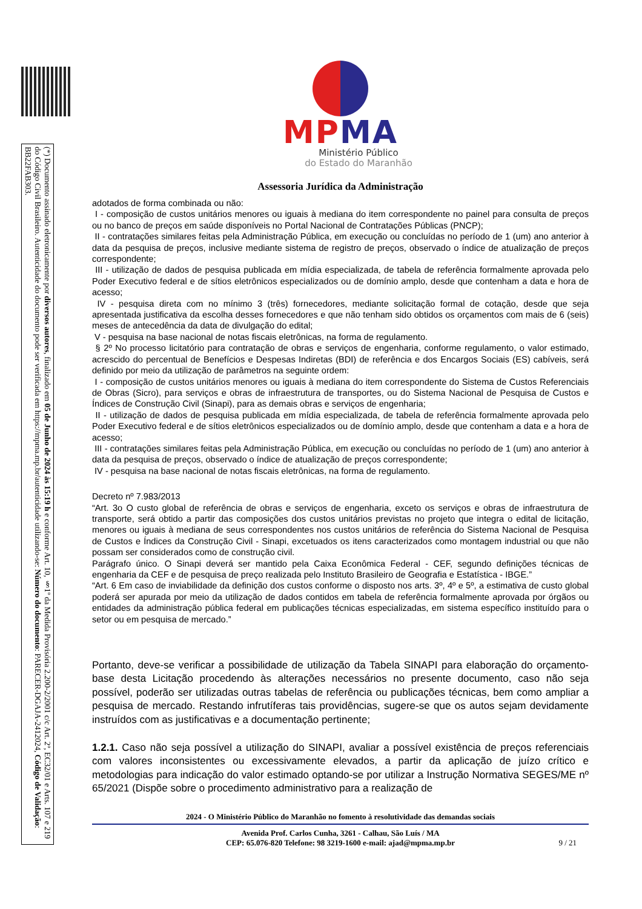(*) Documento assinado eletronicamente por diversos autores, finalizado em 05 de Junho de 2024 às 15:19 h e conforme Art. 10, §1º da Medida Provisória 2.200-2/2001 c/c Art. 2º, EC32/01 e Arts. 107 e 219 do Código Civil Brasileiro. Autenticidade do documento pode ser verificada em https://mpma.mp.br/autenticidade utilizando-se: Número do documento: PARECER-DGAJA-2412024, Código de Validação: BB22FAB303.
MPMA
Ministério Público
do Estado do Maranhão
Assessoria Jurídica da Administração
adotados de forma combinada ou não:
I - composição de custos unitários menores ou iguais à mediana do item correspondente no painel para consulta de preços ou no banco de preços em saúde disponíveis no Portal Nacional de Contratações Públicas (PNCP);
II - contratações similares feitas pela Administração Pública, em execução ou concluídas no período de 1 (um) ano anterior à data da pesquisa de preços, inclusive mediante sistema de registro de preços, observado o índice de atualização de preços correspondente;
III - utilização de dados de pesquisa publicada em mídia especializada, de tabela de referência formalmente aprovada pelo Poder Executivo federal e de sítios eletrônicos especializados ou de domínio amplo, desde que contenham a data e hora de acesso;
IV - pesquisa direta com no mínimo 3 (três) fornecedores, mediante solicitação formal de cotação, desde que seja apresentada justificativa da escolha desses fornecedores e que não tenham sido obtidos os orçamentos com mais de 6 (seis) meses de antecedência da data de divulgação do edital;
V - pesquisa na base nacional de notas fiscais eletrônicas, na forma de regulamento.
§ 2º No processo licitatório para contratação de obras e serviços de engenharia, conforme regulamento, o valor estimado, acrescido do percentual de Benefícios e Despesas Indiretas (BDI) de referência e dos Encargos Sociais (ES) cabíveis, será definido por meio da utilização de parâmetros na seguinte ordem:
I - composição de custos unitários menores ou iguais à mediana do item correspondente do Sistema de Custos Referenciais de Obras (Sicro), para serviços e obras de infraestrutura de transportes, ou do Sistema Nacional de Pesquisa de Custos e Índices de Construção Civil (Sinapi), para as demais obras e serviços de engenharia;
II - utilização de dados de pesquisa publicada em mídia especializada, de tabela de referência formalmente aprovada pelo Poder Executivo federal e de sítios eletrônicos especializados ou de domínio amplo, desde que contenham a data e a hora de acesso;
III - contratações similares feitas pela Administração Pública, em execução ou concluídas no período de 1 (um) ano anterior à data da pesquisa de preços, observado o índice de atualização de preços correspondente;
IV - pesquisa na base nacional de notas fiscais eletrônicas, na forma de regulamento.
Decreto nº 7.983/2013
“Art. 3o O custo global de referência de obras e serviços de engenharia, exceto os serviços e obras de infraestrutura de transporte, será obtido a partir das composições dos custos unitários previstas no projeto que integra o edital de licitação, menores ou iguais à mediana de seus correspondentes nos custos unitários de referência do Sistema Nacional de Pesquisa de Custos e Índices da Construção Civil - Sinapi, excetuados os itens caracterizados como montagem industrial ou que não possam ser considerados como de construção civil.
Parágrafo único. O Sinapi deverá ser mantido pela Caixa Econômica Federal - CEF, segundo definições técnicas de engenharia da CEF e de pesquisa de preço realizada pelo Instituto Brasileiro de Geografia e Estatística - IBGE.”
“Art. 6 Em caso de inviabilidade da definição dos custos conforme o disposto nos arts. 3º, 4º e 5º, a estimativa de custo global poderá ser apurada por meio da utilização de dados contidos em tabela de referência formalmente aprovada por órgãos ou entidades da administração pública federal em publicações técnicas especializadas, em sistema específico instituído para o setor ou em pesquisa de mercado.”
Portanto, deve-se verificar a possibilidade de utilização da Tabela SINAPI para elaboração do orçamento-base desta Licitação procedendo às alterações necessários no presente documento, caso não seja possível, poderão ser utilizadas outras tabelas de referência ou publicações técnicas, bem como ampliar a pesquisa de mercado. Restando infrutíferas tais providências, sugere-se que os autos sejam devidamente instruídos com as justificativas e a documentação pertinente;
1.2.1. Caso não seja possível a utilização do SINAPI, avaliar a possível existência de preços referenciais com valores inconsistentes ou excessivamente elevados, a partir da aplicação de juízo crítico e metodologias para indicação do valor estimado optando-se por utilizar a Instrução Normativa SEGES/ME nº 65/2021 (Dispõe sobre o procedimento administrativo para a realização de
2024 - O Ministério Público do Maranhão no fomento à resolutividade das demandas sociais
Avenida Prof. Carlos Cunha, 3261 - Calhau, São Luís / MA
CEP: 65.076-820 Telefone: 98 3219-1600 e-mail: ajad@mpma.mp.br
9 / 21